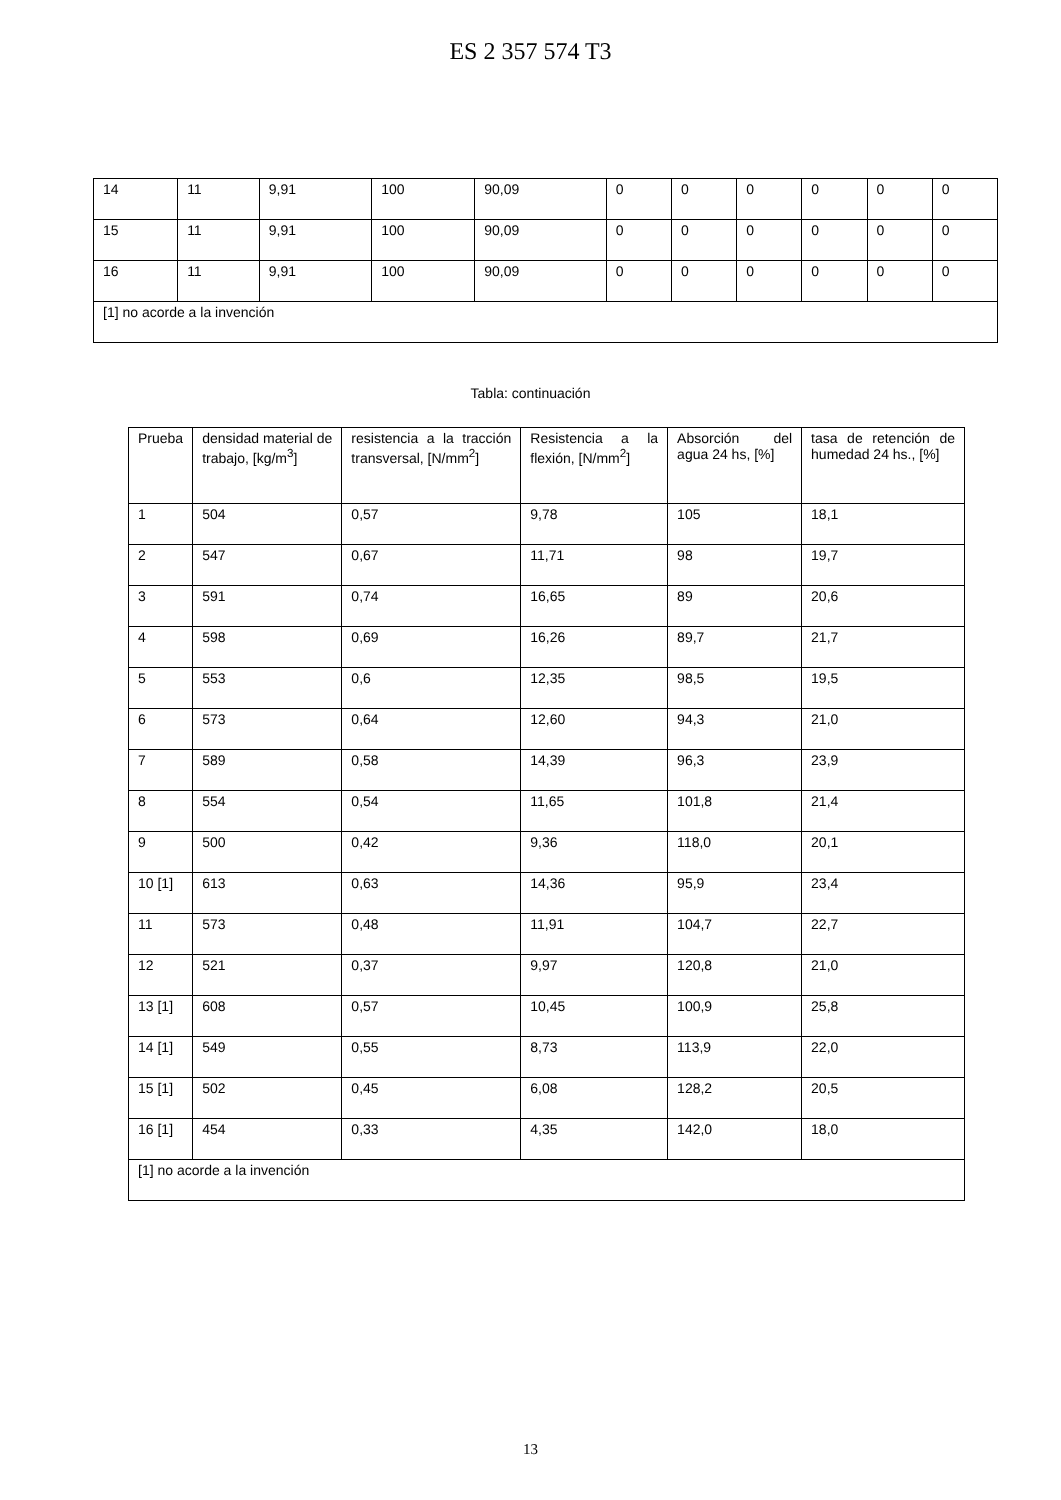ES 2 357 574 T3
| 14 | 11 | 9,91 | 100 | 90,09 | 0 | 0 | 0 | 0 | 0 | 0 |
| 15 | 11 | 9,91 | 100 | 90,09 | 0 | 0 | 0 | 0 | 0 | 0 |
| 16 | 11 | 9,91 | 100 | 90,09 | 0 | 0 | 0 | 0 | 0 | 0 |
| [1] no acorde a la invención | | | | | | | | | | |
Tabla: continuación
| Prueba | densidad material de trabajo, [kg/m<sup>3</sup>] | resistencia a la tracción transversal, [N/mm<sup>2</sup>] | Resistencia a la flexión, [N/mm<sup>2</sup>] | Absorción del agua 24 hs, [%] | tasa de retención de humedad 24 hs., [%] |
| --- | --- | --- | --- | --- | --- |
| 1 | 504 | 0,57 | 9,78 | 105 | 18,1 |
| 2 | 547 | 0,67 | 11,71 | 98 | 19,7 |
| 3 | 591 | 0,74 | 16,65 | 89 | 20,6 |
| 4 | 598 | 0,69 | 16,26 | 89,7 | 21,7 |
| 5 | 553 | 0,6 | 12,35 | 98,5 | 19,5 |
| 6 | 573 | 0,64 | 12,60 | 94,3 | 21,0 |
| 7 | 589 | 0,58 | 14,39 | 96,3 | 23,9 |
| 8 | 554 | 0,54 | 11,65 | 101,8 | 21,4 |
| 9 | 500 | 0,42 | 9,36 | 118,0 | 20,1 |
| 10 [1] | 613 | 0,63 | 14,36 | 95,9 | 23,4 |
| 11 | 573 | 0,48 | 11,91 | 104,7 | 22,7 |
| 12 | 521 | 0,37 | 9,97 | 120,8 | 21,0 |
| 13 [1] | 608 | 0,57 | 10,45 | 100,9 | 25,8 |
| 14 [1] | 549 | 0,55 | 8,73 | 113,9 | 22,0 |
| 15 [1] | 502 | 0,45 | 6,08 | 128,2 | 20,5 |
| 16 [1] | 454 | 0,33 | 4,35 | 142,0 | 18,0 |
| [1] no acorde a la invención | | | | | |
13